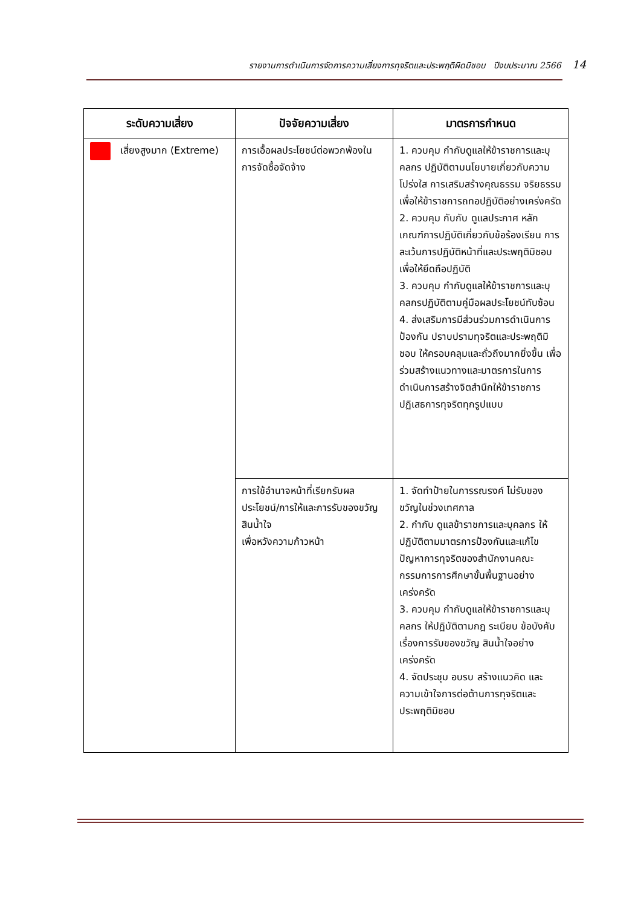รายงานการดำเนินการจัดการความเสี่ยงการทุจริตและประพฤติผิดมิชอบ ปีงบประมาณ 2566 14
| ระดับความเสี่ยง | ปัจจัยความเสี่ยง | มาตรการกำหนด |
| --- | --- | --- |
| เสี่ยงสูงมาก (Extreme) | การเอื้อผลประโยชน์ต่อพวกพ้องในการจัดซื้อจัดจ้าง | 1. ควบคุม กำกับดูแลให้ข้าราชการและบุคลกร ปฏิบัติตามนโยบายเกี่ยวกับความโปร่งใส การเสริมสร้างคุณธรรม จริยธรรม เพื่อให้ข้าราชการถทอปฏิบัติอย่างเคร่งครัด 2. ควบคุม กับกับ ดูแลประกาศ หลักเกณฑ์การปฏิบัติเกี่ยวกับข้อร้องเรียน การละเว้นการปฏิบัติหน้าที่และประพฤติมิชอบเพื่อให้ยึดถือปฏิบัติ 3. ควบคุม กำกับดูแลให้ข้าราชการและบุคลกรปฏิบัติตามคู่มือผลประโยชน์ทับซ้อน 4. ส่งเสริมการมีส่วนร่วมการดำเนินการป้องกัน ปราบปรามทุจริตและประพฤติมิชอบ ให้ครอบคลุมและถั่วถึงมากยิ่งขึ้น เพื่อร่วมสร้างแนวทางและมาตรการในการดำเนินการสร้างจิตสำนึกให้ข้าราชการปฏิเสธการทุจริตทุกรูปแบบ |
| | การใช้อำนาจหน้าที่เรียกรับผลประโยชน์/การให้และการรับของขวัญ สินน้ำใจ เพื่อหวังความก้าวหน้า | 1. จัดทำป้ายในการรณรงค์ ไม่รับของขวัญในช่วงเทศกาล 2. กำกับ ดูแลข้าราชการและบุคลกร ให้ปฏิบัติตามมาตรการป้องกันและแก้ไขปัญหาการทุจริตของสำนักงานคณะกรรมการการศึกษาขั้นพื้นฐานอย่างเคร่งครัด 3. ควบคุม กำกับดูแลให้ข้าราชการและบุคลกร ให้ปฏิบัติตามกฎ ระเบียบ ข้อบังคับ เรื่องการรับของขวัญ สินน้ำใจอย่างเคร่งครัด 4. จัดประชุม อบรบ สร้างแนวคิด และความเข้าใจการต่อต้านการทุจริตและประพฤติมิชอบ |